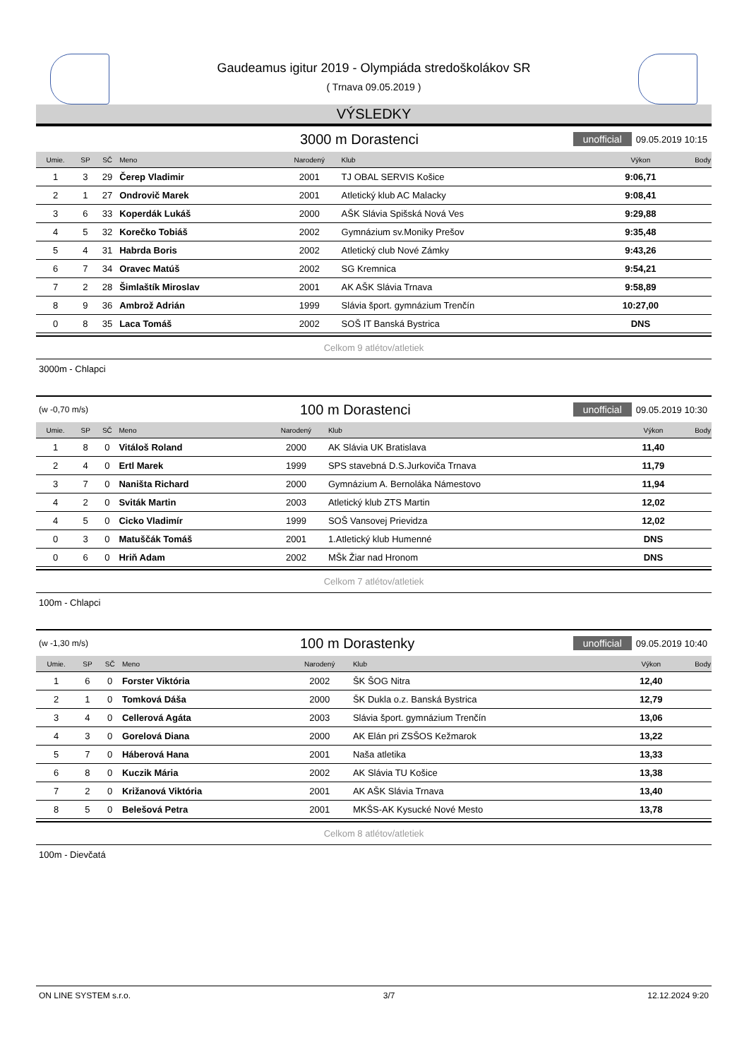Gaudeamus igitur 2019 - Olympiáda stredoškolákov SR
( Trnava 09.05.2019 )
VÝSLEDKY
3000 m Dorastenci unofficial 09.05.2019 10:15
| Umie. | SP | SČ | Meno | Narodený | Klub | Výkon | Body |
| --- | --- | --- | --- | --- | --- | --- | --- |
| 1 | 3 | 29 | Čerep Vladimir | 2001 | TJ OBAL SERVIS Košice | 9:06,71 | |
| 2 | 1 | 27 | Ondrovič Marek | 2001 | Atletický klub AC Malacky | 9:08,41 | |
| 3 | 6 | 33 | Koperdák Lukáš | 2000 | AŠK Slávia Spišská Nová Ves | 9:29,88 | |
| 4 | 5 | 32 | Korečko Tobiáš | 2002 | Gymnázium sv.Moniky Prešov | 9:35,48 | |
| 5 | 4 | 31 | Habrda Boris | 2002 | Atletický club Nové Zámky | 9:43,26 | |
| 6 | 7 | 34 | Oravec Matúš | 2002 | SG Kremnica | 9:54,21 | |
| 7 | 2 | 28 | Šimlaštík Miroslav | 2001 | AK AŠK Slávia Trnava | 9:58,89 | |
| 8 | 9 | 36 | Ambrož Adrián | 1999 | Slávia šport. gymnázium Trenčín | 10:27,00 | |
| 0 | 8 | 35 | Laca Tomáš | 2002 | SOŠ IT Banská Bystrica | DNS | |
Celkom 9 atlétov/atletiek
3000m - Chlapci
(w -0,70 m/s) 100 m Dorastenci unofficial 09.05.2019 10:30
| Umie. | SP | SČ | Meno | Narodený | Klub | Výkon | Body |
| --- | --- | --- | --- | --- | --- | --- | --- |
| 1 | 8 | 0 | Vitáloš Roland | 2000 | AK Slávia UK Bratislava | 11,40 | |
| 2 | 4 | 0 | Ertl Marek | 1999 | SPS stavebná D.S.Jurkoviča Trnava | 11,79 | |
| 3 | 7 | 0 | Naništa Richard | 2000 | Gymnázium A. Bernoláka Námestovo | 11,94 | |
| 4 | 2 | 0 | Sviták Martin | 2003 | Atletický klub ZTS Martin | 12,02 | |
| 4 | 5 | 0 | Cicko Vladimír | 1999 | SOŠ Vansovej Prievidza | 12,02 | |
| 0 | 3 | 0 | Matuščák Tomáš | 2001 | 1.Atletický klub Humenné | DNS | |
| 0 | 6 | 0 | Hriň Adam | 2002 | MŠk Žiar nad Hronom | DNS | |
Celkom 7 atlétov/atletiek
100m - Chlapci
(w -1,30 m/s) 100 m Dorastenky unofficial 09.05.2019 10:40
| Umie. | SP | SČ | Meno | Narodený | Klub | Výkon | Body |
| --- | --- | --- | --- | --- | --- | --- | --- |
| 1 | 6 | 0 | Forster Viktória | 2002 | ŠK ŠOG Nitra | 12,40 | |
| 2 | 1 | 0 | Tomková Dáša | 2000 | ŠK Dukla o.z. Banská Bystrica | 12,79 | |
| 3 | 4 | 0 | Cellerová Agáta | 2003 | Slávia šport. gymnázium Trenčín | 13,06 | |
| 4 | 3 | 0 | Gorelová Diana | 2000 | AK Elán pri ZSŠOS Kežmarok | 13,22 | |
| 5 | 7 | 0 | Háberová Hana | 2001 | Naša atletika | 13,33 | |
| 6 | 8 | 0 | Kuczik Mária | 2002 | AK Slávia TU Košice | 13,38 | |
| 7 | 2 | 0 | Križanová Viktória | 2001 | AK AŠK Slávia Trnava | 13,40 | |
| 8 | 5 | 0 | Belešová Petra | 2001 | MKŠS-AK Kysucké Nové Mesto | 13,78 | |
Celkom 8 atlétov/atletiek
100m - Dievčatá
ON LINE SYSTEM s.r.o. 3/7 12.12.2024 9:20